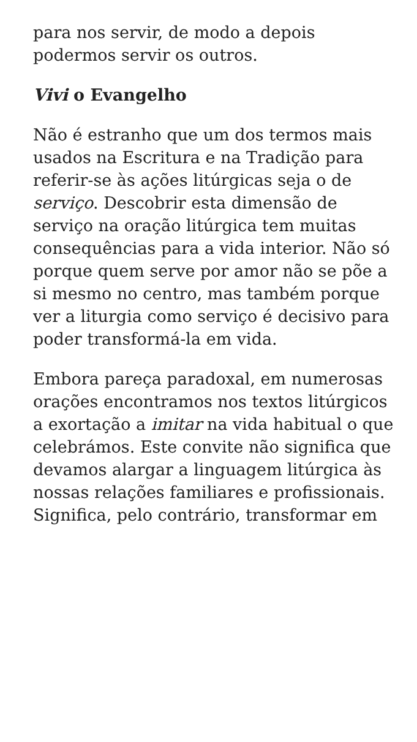para nos servir, de modo a depois podermos servir os outros.
Vivi o Evangelho
Não é estranho que um dos termos mais usados na Escritura e na Tradição para referir-se às ações litúrgicas seja o de serviço. Descobrir esta dimensão de serviço na oração litúrgica tem muitas consequências para a vida interior. Não só porque quem serve por amor não se põe a si mesmo no centro, mas também porque ver a liturgia como serviço é decisivo para poder transformá-la em vida.
Embora pareça paradoxal, em numerosas orações encontramos nos textos litúrgicos a exortação a imitar na vida habitual o que celebrámos. Este convite não significa que devamos alargar a linguagem litúrgica às nossas relações familiares e profissionais. Significa, pelo contrário, transformar em